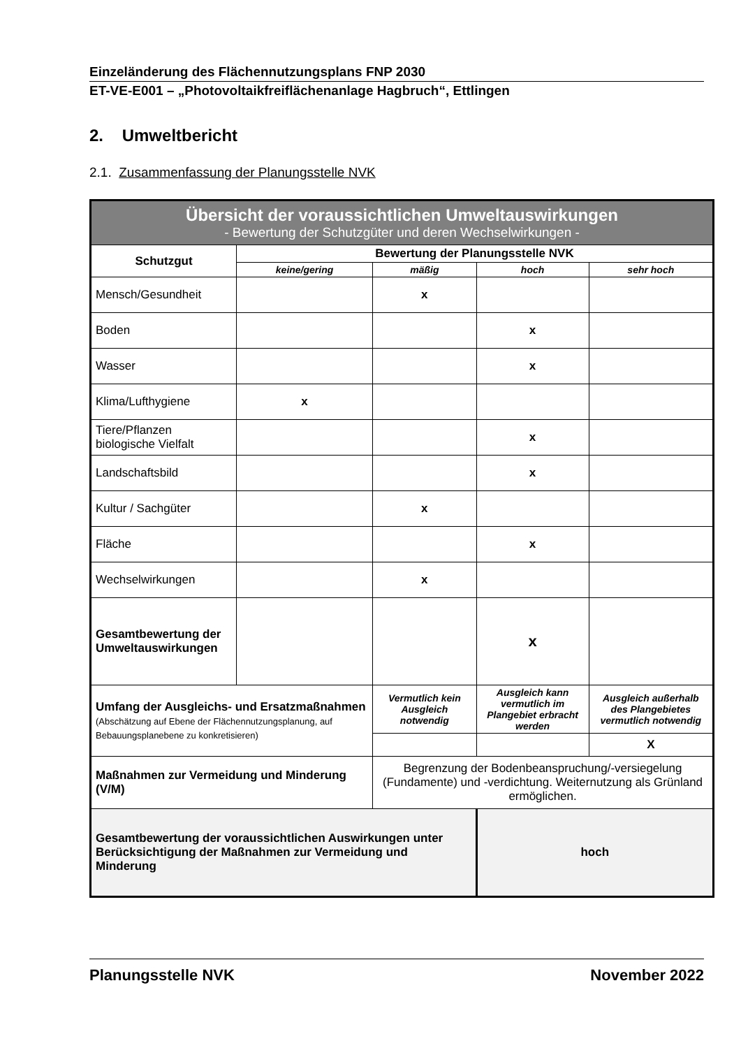Einzeländerung des Flächennutzungsplans FNP 2030
ET-VE-E001 – „Photovoltaikfreiflächenanlage Hagbruch“, Ettlingen
2. Umweltbericht
2.1. Zusammenfassung der Planungsstelle NVK
| Übersicht der voraussichtlichen Umweltauswirkungen - Bewertung der Schutzgüter und deren Wechselwirkungen - | | | | |
| Schutzgut | Bewertung der Planungsstelle NVK | | | |
| | keine/gering | mäßig | hoch | sehr hoch |
| Mensch/Gesundheit | | x | | |
| Boden | | | x | |
| Wasser | | | x | |
| Klima/Lufthygiene | x | | | |
| Tiere/Pflanzen biologische Vielfalt | | | x | |
| Landschaftsbild | | | x | |
| Kultur / Sachgüter | | x | | |
| Fläche | | | x | |
| Wechselwirkungen | | x | | |
| Gesamtbewertung der Umweltauswirkungen | | | x | |
| Umfang der Ausgleichs- und Ersatzmaßnahmen (Abschätzung auf Ebene der Flächennutzungsplanung, auf Bebauungsplanebene zu konkretisieren) | | Vermutlich kein Ausgleich notwendig | Ausgleich kann vermutlich im Plangebiet erbracht werden | Ausgleich außerhalb des Plangebietes vermutlich notwendig |
| | | | | X |
| Maßnahmen zur Vermeidung und Minderung (V/M) | | Begrenzung der Bodenbeanspruchung/-versiegelung (Fundamente) und -verdichtung. Weiternutzung als Grünland ermöglichen. | | |
| Gesamtbewertung der voraussichtlichen Auswirkungen unter Berücksichtigung der Maßnahmen zur Vermeidung und Minderung | | | hoch | |
Planungsstelle NVK November 2022